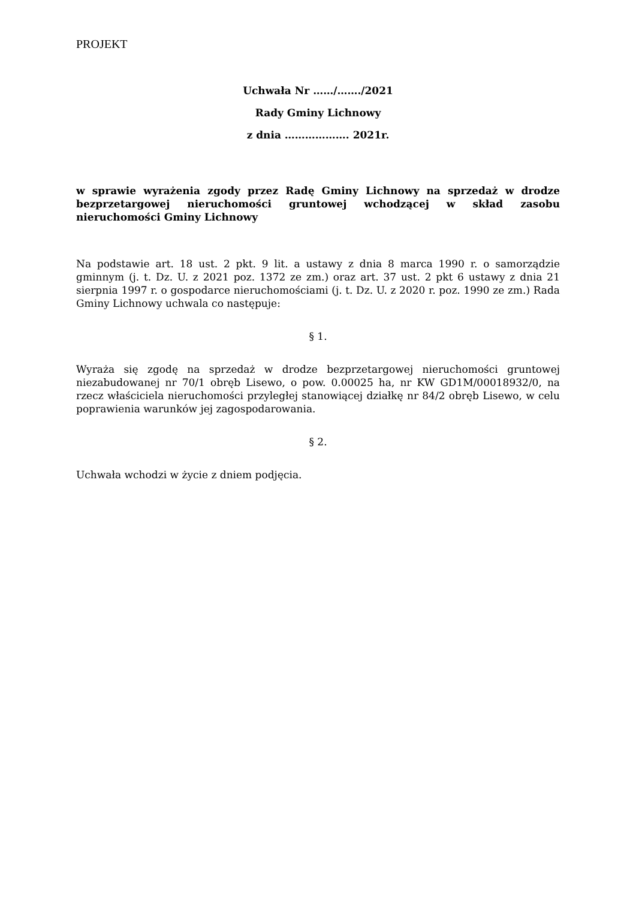PROJEKT
Uchwała Nr ……/……./2021
Rady Gminy Lichnowy
z dnia ………………. 2021r.
w sprawie wyrażenia zgody przez Radę Gminy Lichnowy na sprzedaż w drodze bezprzetargowej nieruchomości gruntowej wchodzącej w skład zasobu nieruchomości Gminy Lichnowy
Na podstawie art. 18 ust. 2 pkt. 9 lit. a ustawy z dnia 8 marca 1990 r. o samorządzie gminnym (j. t. Dz. U. z 2021 poz. 1372 ze zm.) oraz art. 37 ust. 2 pkt 6 ustawy z dnia 21 sierpnia 1997 r. o gospodarce nieruchomościami (j. t. Dz. U. z 2020 r. poz. 1990 ze zm.) Rada Gminy Lichnowy uchwala co następuje:
§ 1.
Wyraża się zgodę na sprzedaż w drodze bezprzetargowej nieruchomości gruntowej niezabudowanej nr 70/1 obręb Lisewo, o pow. 0.00025 ha, nr KW GD1M/00018932/0, na rzecz właściciela nieruchomości przyległej stanowiącej działkę nr 84/2 obręb Lisewo, w celu poprawienia warunków jej zagospodarowania.
§ 2.
Uchwała wchodzi w życie z dniem podjęcia.